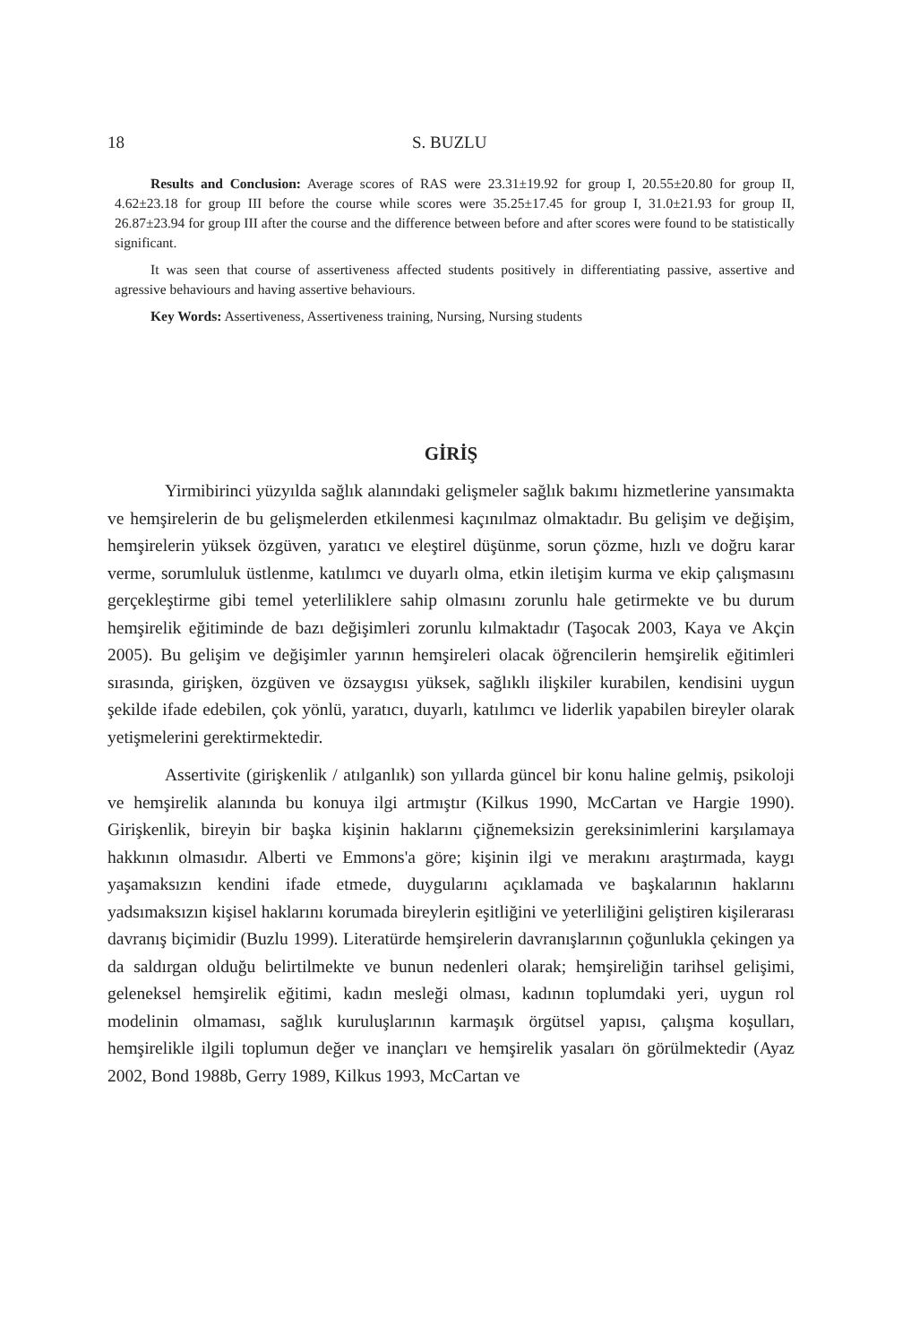18 S. BUZLU
Results and Conclusion: Average scores of RAS were 23.31±19.92 for group I, 20.55±20.80 for group II, 4.62±23.18 for group III before the course while scores were 35.25±17.45 for group I, 31.0±21.93 for group II, 26.87±23.94 for group III after the course and the difference between before and after scores were found to be statistically significant.
It was seen that course of assertiveness affected students positively in differentiating passive, assertive and agressive behaviours and having assertive behaviours.
Key Words: Assertiveness, Assertiveness training, Nursing, Nursing students
GİRİŞ
Yirmibirinci yüzyılda sağlık alanındaki gelişmeler sağlık bakımı hizmetlerine yansımakta ve hemşirelerin de bu gelişmelerden etkilenmesi kaçınılmaz olmaktadır. Bu gelişim ve değişim, hemşirelerin yüksek özgüven, yaratıcı ve eleştirel düşünme, sorun çözme, hızlı ve doğru karar verme, sorumluluk üstlenme, katılımcı ve duyarlı olma, etkin iletişim kurma ve ekip çalışmasını gerçekleştirme gibi temel yeterliliklere sahip olmasını zorunlu hale getirmekte ve bu durum hemşirelik eğitiminde de bazı değişimleri zorunlu kılmaktadır (Taşocak 2003, Kaya ve Akçin 2005). Bu gelişim ve değişimler yarının hemşireleri olacak öğrencilerin hemşirelik eğitimleri sırasında, girişken, özgüven ve özsaygısı yüksek, sağlıklı ilişkiler kurabilen, kendisini uygun şekilde ifade edebilen, çok yönlü, yaratıcı, duyarlı, katılımcı ve liderlik yapabilen bireyler olarak yetişmelerini gerektirmektedir.
Assertivite (girişkenlik / atılganlık) son yıllarda güncel bir konu haline gelmiş, psikoloji ve hemşirelik alanında bu konuya ilgi artmıştır (Kilkus 1990, McCartan ve Hargie 1990). Girişkenlik, bireyin bir başka kişinin haklarını çiğnemeksizin gereksinimlerini karşılamaya hakkının olmasıdır. Alberti ve Emmons'a göre; kişinin ilgi ve merakını araştırmada, kaygı yaşamaksızın kendini ifade etmede, duygularını açıklamada ve başkalarının haklarını yadsımaksızın kişisel haklarını korumada bireylerin eşitliğini ve yeterliliğini geliştiren kişilerarası davranış biçimidir (Buzlu 1999). Literatürde hemşirelerin davranışlarının çoğunlukla çekingen ya da saldırgan olduğu belirtilmekte ve bunun nedenleri olarak; hemşireliğin tarihsel gelişimi, geleneksel hemşirelik eğitimi, kadın mesleği olması, kadının toplumdaki yeri, uygun rol modelinin olmaması, sağlık kuruluşlarının karmaşık örgütsel yapısı, çalışma koşulları, hemşirelikle ilgili toplumun değer ve inançları ve hemşirelik yasaları ön görülmektedir (Ayaz 2002, Bond 1988b, Gerry 1989, Kilkus 1993, McCartan ve